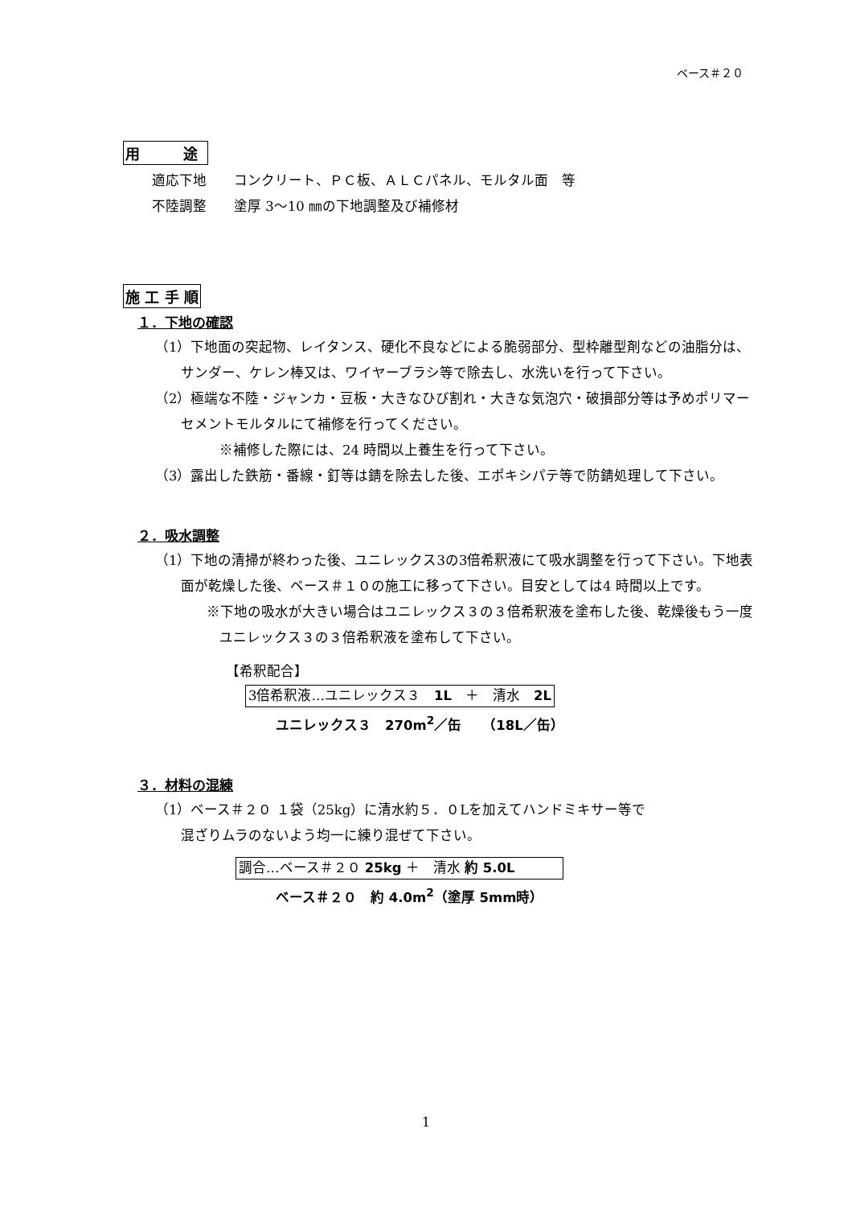ベース＃２０
用　　　途
適応下地　　コンクリート、ＰＣ板、ＡＬＣパネル、モルタル面　等
不陸調整　　塗厚 3〜10 ㎜の下地調整及び補修材
施 工 手 順
１．下地の確認
（1）下地面の突起物、レイタンス、硬化不良などによる脆弱部分、型枠離型剤などの油脂分は、サンダー、ケレン棒又は、ワイヤーブラシ等で除去し、水洗いを行って下さい。
（2）極端な不陸・ジャンカ・豆板・大きなひび割れ・大きな気泡穴・破損部分等は予めポリマーセメントモルタルにて補修を行ってください。
※補修した際には、24 時間以上養生を行って下さい。
（3）露出した鉄筋・番線・釘等は錆を除去した後、エポキシパテ等で防錆処理して下さい。
２．吸水調整
（1）下地の清掃が終わった後、ユニレックス3の3倍希釈液にて吸水調整を行って下さい。下地表面が乾燥した後、ベース＃１０の施工に移って下さい。目安としては4 時間以上です。
※下地の吸水が大きい場合はユニレックス３の３倍希釈液を塗布した後、乾燥後もう一度ユニレックス３の３倍希釈液を塗布して下さい。
【希釈配合】
3倍希釈液…ユニレックス３　1L　＋　清水　2L
ユニレックス３　270m<sup>2</sup>／缶　　（18L／缶）
３．材料の混練
（1）ベース＃２０ １袋（25kg）に清水約５．０Lを加えてハンドミキサー等で
混ざりムラのないよう均一に練り混ぜて下さい。
調合…ベース＃２０ 25kg ＋　清水 約 5.0L
ベース＃２０　約 4.0m<sup>2</sup>（塗厚 5mm時）
1